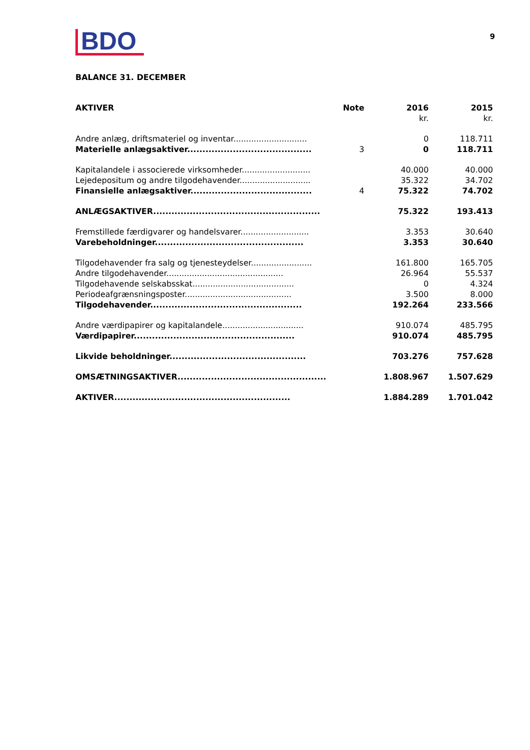BDO
9
BALANCE 31. DECEMBER
| AKTIVER | Note | 2016 | 2015 |
| --- | --- | --- | --- |
| | | kr. | kr. |
| Andre anlæg, driftsmateriel og inventar............................. | | 0 | 118.711 |
| Materielle anlægsaktiver......................................... | 3 | 0 | 118.711 |
| Kapitalandele i associerede virksomheder........................... | | 40.000 | 40.000 |
| Lejedepositum og andre tilgodehavender............................ | | 35.322 | 34.702 |
| Finansielle anlægsaktiver........................................ | 4 | 75.322 | 74.702 |
| ANLÆGSAKTIVER....................................................... | | 75.322 | 193.413 |
| Fremstillede færdigvarer og handelsvarer........................... | | 3.353 | 30.640 |
| Varebeholdninger................................................. | | 3.353 | 30.640 |
| Tilgodehavender fra salg og tjenesteydelser........................ | | 161.800 | 165.705 |
| Andre tilgodehavender.............................................. | | 26.964 | 55.537 |
| Tilgodehavende selskabsskat........................................ | | 0 | 4.324 |
| Periodeafgrænsningsposter.......................................... | | 3.500 | 8.000 |
| Tilgodehavender.................................................. | | 192.264 | 233.566 |
| Andre værdipapirer og kapitalandele................................ | | 910.074 | 485.795 |
| Værdipapirer..................................................... | | 910.074 | 485.795 |
| Likvide beholdninger............................................. | | 703.276 | 757.628 |
| OMSÆTNINGSAKTIVER................................................. | | 1.808.967 | 1.507.629 |
| AKTIVER.......................................................... | | 1.884.289 | 1.701.042 |